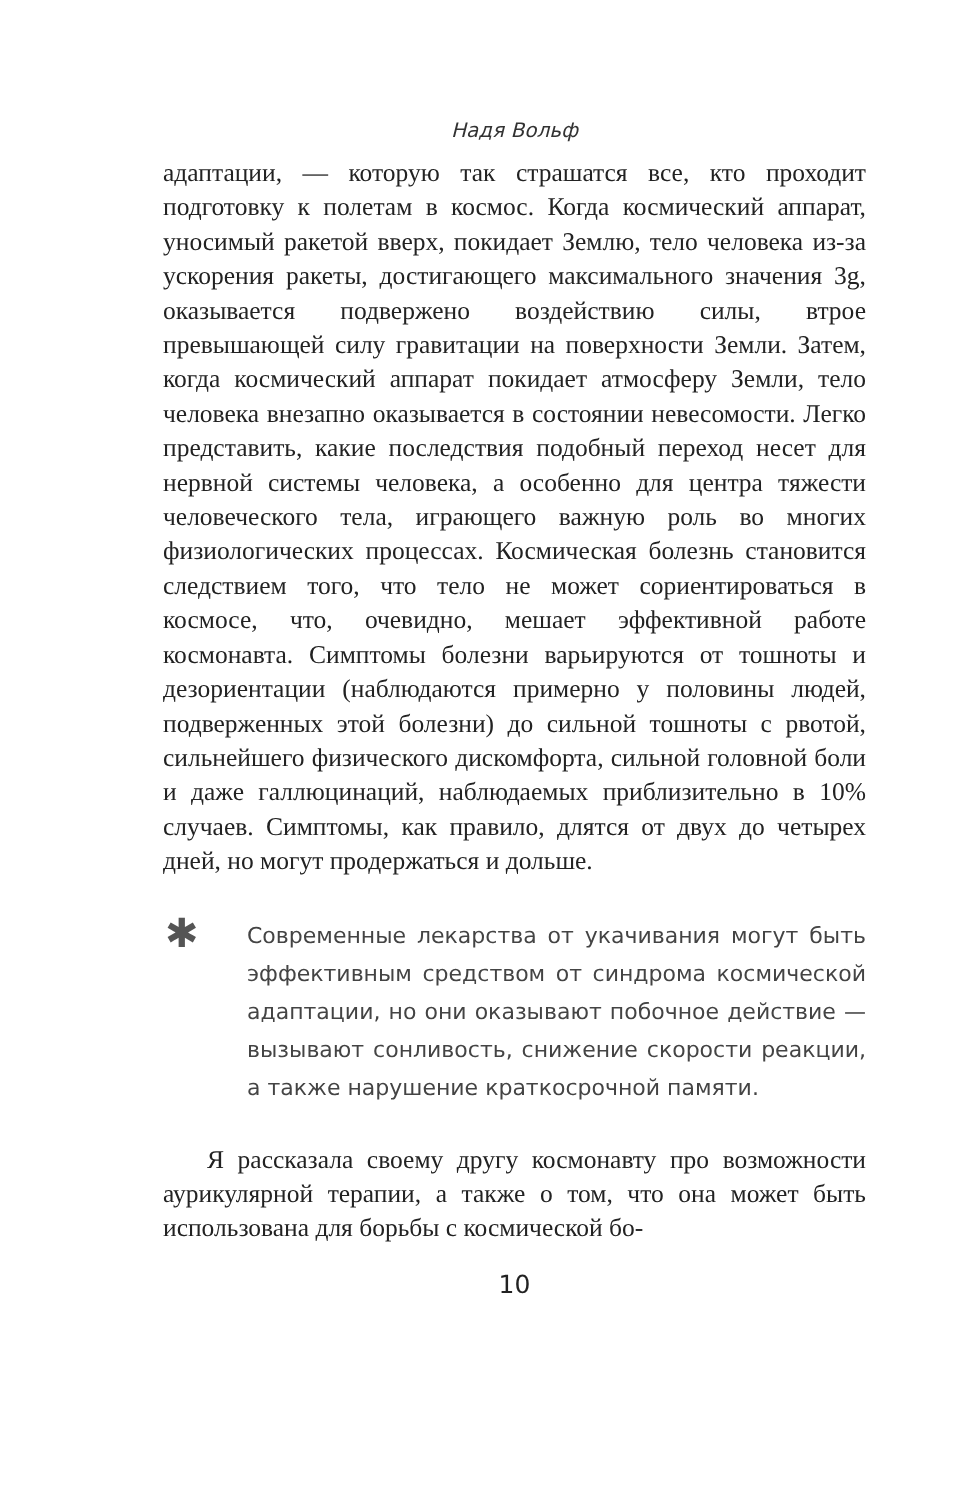Надя Вольф
адаптации, — которую так страшатся все, кто проходит подготовку к полетам в космос. Когда космический аппарат, уносимый ракетой вверх, покидает Землю, тело человека из-за ускорения ракеты, достигающего максимального значения 3g, оказывается подвержено воздействию силы, втрое превышающей силу гравитации на поверхности Земли. Затем, когда космический аппарат покидает атмосферу Земли, тело человека внезапно оказывается в состоянии невесомости. Легко представить, какие последствия подобный переход несет для нервной системы человека, а особенно для центра тяжести человеческого тела, играющего важную роль во многих физиологических процессах. Космическая болезнь становится следствием того, что тело не может сориентироваться в космосе, что, очевидно, мешает эффективной работе космонавта. Симптомы болезни варьируются от тошноты и дезориентации (наблюдаются примерно у половины людей, подверженных этой болезни) до сильной тошноты с рвотой, сильнейшего физического дискомфорта, сильной головной боли и даже галлюцинаций, наблюдаемых приблизительно в 10% случаев. Симптомы, как правило, длятся от двух до четырех дней, но могут продержаться и дольше.
✱
Современные лекарства от укачивания могут быть эффективным средством от синдрома космической адаптации, но они оказывают побочное действие — вызывают сонливость, снижение скорости реакции, а также нарушение краткосрочной памяти.
Я рассказала своему другу космонавту про возможности аурикулярной терапии, а также о том, что она может быть использована для борьбы с космической бо-
10